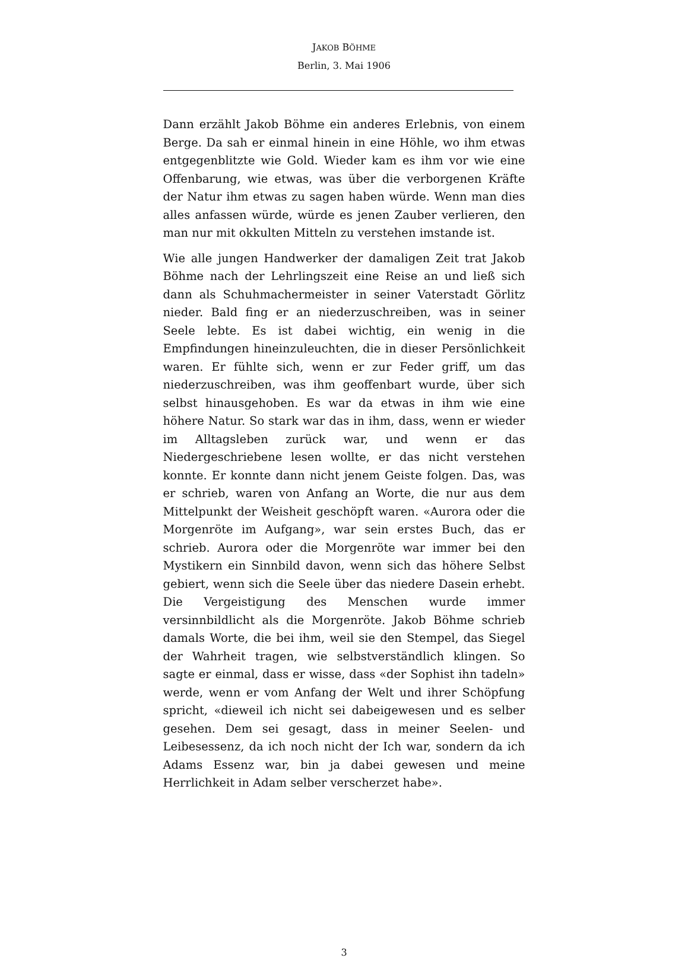JAKOB BÖHME
Berlin, 3. Mai 1906
Dann erzählt Jakob Böhme ein anderes Erlebnis, von einem Berge. Da sah er einmal hinein in eine Höhle, wo ihm etwas entgegenblitzte wie Gold. Wieder kam es ihm vor wie eine Offenbarung, wie etwas, was über die verborgenen Kräfte der Natur ihm etwas zu sagen haben würde. Wenn man dies alles anfassen würde, würde es jenen Zauber verlieren, den man nur mit okkulten Mitteln zu verstehen imstande ist.
Wie alle jungen Handwerker der damaligen Zeit trat Jakob Böhme nach der Lehrlingszeit eine Reise an und ließ sich dann als Schuhmachermeister in seiner Vaterstadt Görlitz nieder. Bald fing er an niederzuschreiben, was in seiner Seele lebte. Es ist dabei wichtig, ein wenig in die Empfindungen hineinzuleuchten, die in dieser Persönlichkeit waren. Er fühlte sich, wenn er zur Feder griff, um das niederzuschreiben, was ihm geoffenbart wurde, über sich selbst hinausgehoben. Es war da etwas in ihm wie eine höhere Natur. So stark war das in ihm, dass, wenn er wieder im Alltagsleben zurück war, und wenn er das Niedergeschriebene lesen wollte, er das nicht verstehen konnte. Er konnte dann nicht jenem Geiste folgen. Das, was er schrieb, waren von Anfang an Worte, die nur aus dem Mittelpunkt der Weisheit geschöpft waren. «Aurora oder die Morgenröte im Aufgang», war sein erstes Buch, das er schrieb. Aurora oder die Morgenröte war immer bei den Mystikern ein Sinnbild davon, wenn sich das höhere Selbst gebiert, wenn sich die Seele über das niedere Dasein erhebt. Die Vergeistigung des Menschen wurde immer versinnbildlicht als die Morgenröte. Jakob Böhme schrieb damals Worte, die bei ihm, weil sie den Stempel, das Siegel der Wahrheit tragen, wie selbstverständlich klingen. So sagte er einmal, dass er wisse, dass «der Sophist ihn tadeln» werde, wenn er vom Anfang der Welt und ihrer Schöpfung spricht, «dieweil ich nicht sei dabeigewesen und es selber gesehen. Dem sei gesagt, dass in meiner Seelen- und Leibesessenz, da ich noch nicht der Ich war, sondern da ich Adams Essenz war, bin ja dabei gewesen und meine Herrlichkeit in Adam selber verscherzet habe».
3